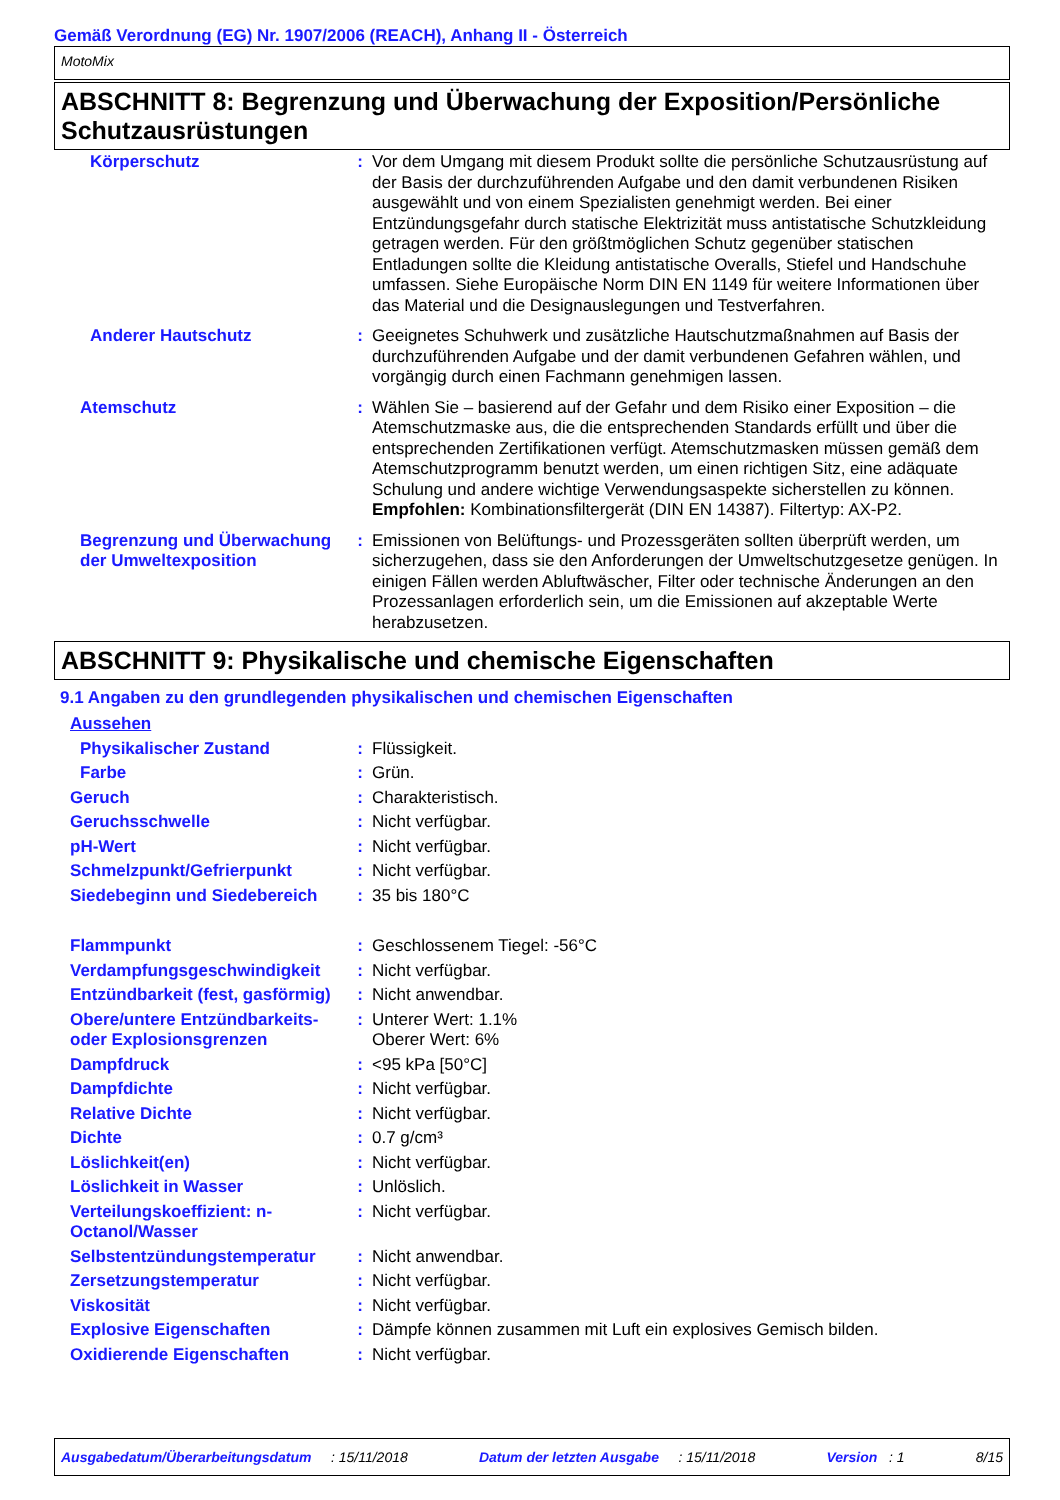Gemäß Verordnung (EG) Nr. 1907/2006 (REACH), Anhang II - Österreich
MotoMix
ABSCHNITT 8: Begrenzung und Überwachung der Exposition/Persönliche Schutzausrüstungen
| Körperschutz | : | Vor dem Umgang mit diesem Produkt sollte die persönliche Schutzausrüstung auf der Basis der durchzuführenden Aufgabe und den damit verbundenen Risiken ausgewählt und von einem Spezialisten genehmigt werden. Bei einer Entzündungsgefahr durch statische Elektrizität muss antistatische Schutzkleidung getragen werden. Für den größtmöglichen Schutz gegenüber statischen Entladungen sollte die Kleidung antistatische Overalls, Stiefel und Handschuhe umfassen. Siehe Europäische Norm DIN EN 1149 für weitere Informationen über das Material und die Designauslegungen und Testverfahren. |
| Anderer Hautschutz | : | Geeignetes Schuhwerk und zusätzliche Hautschutzmaßnahmen auf Basis der durchzuführenden Aufgabe und der damit verbundenen Gefahren wählen, und vorgängig durch einen Fachmann genehmigen lassen. |
| Atemschutz | : | Wählen Sie – basierend auf der Gefahr und dem Risiko einer Exposition – die Atemschutzmaske aus, die die entsprechenden Standards erfüllt und über die entsprechenden Zertifikationen verfügt. Atemschutzmasken müssen gemäß dem Atemschutzprogramm benutzt werden, um einen richtigen Sitz, eine adäquate Schulung und andere wichtige Verwendungsaspekte sicherstellen zu können. Empfohlen: Kombinationsfiltergerät (DIN EN 14387). Filtertyp: AX-P2. |
| Begrenzung und Überwachung der Umweltexposition | : | Emissionen von Belüftungs- und Prozessgeräten sollten überprüft werden, um sicherzugehen, dass sie den Anforderungen der Umweltschutzgesetze genügen. In einigen Fällen werden Abluftwäscher, Filter oder technische Änderungen an den Prozessanlagen erforderlich sein, um die Emissionen auf akzeptable Werte herabzusetzen. |
ABSCHNITT 9: Physikalische und chemische Eigenschaften
9.1 Angaben zu den grundlegenden physikalischen und chemischen Eigenschaften
| Aussehen | | |
| Physikalischer Zustand | : | Flüssigkeit. |
| Farbe | : | Grün. |
| Geruch | : | Charakteristisch. |
| Geruchsschwelle | : | Nicht verfügbar. |
| pH-Wert | : | Nicht verfügbar. |
| Schmelzpunkt/Gefrierpunkt | : | Nicht verfügbar. |
| Siedebeginn und Siedebereich | : | 35 bis 180°C |
| Flammpunkt | : | Geschlossenem Tiegel: -56°C |
| Verdampfungsgeschwindigkeit | : | Nicht verfügbar. |
| Entzündbarkeit (fest, gasförmig) | : | Nicht anwendbar. |
| Obere/untere Entzündbarkeits- oder Explosionsgrenzen | : | Unterer Wert: 1.1% Oberer Wert: 6% |
| Dampfdruck | : | <95 kPa [50°C] |
| Dampfdichte | : | Nicht verfügbar. |
| Relative Dichte | : | Nicht verfügbar. |
| Dichte | : | 0.7 g/cm³ |
| Löslichkeit(en) | : | Nicht verfügbar. |
| Löslichkeit in Wasser | : | Unlöslich. |
| Verteilungskoeffizient: n-Octanol/Wasser | : | Nicht verfügbar. |
| Selbstentzündungstemperatur | : | Nicht anwendbar. |
| Zersetzungstemperatur | : | Nicht verfügbar. |
| Viskosität | : | Nicht verfügbar. |
| Explosive Eigenschaften | : | Dämpfe können zusammen mit Luft ein explosives Gemisch bilden. |
| Oxidierende Eigenschaften | : | Nicht verfügbar. |
Ausgabedatum/Überarbeitungsdatum : 15/11/2018 Datum der letzten Ausgabe : 15/11/2018 Version : 1 8/15